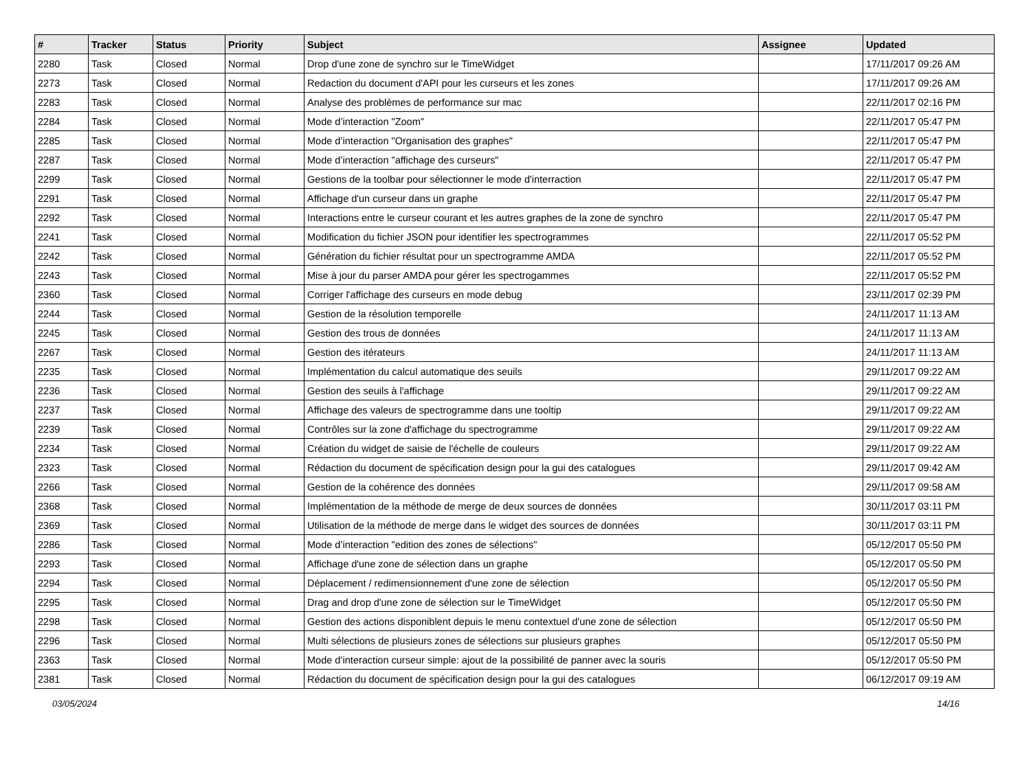| # | Tracker | Status | Priority | Subject | Assignee | Updated |
| --- | --- | --- | --- | --- | --- | --- |
| 2280 | Task | Closed | Normal | Drop d'une zone de synchro sur le TimeWidget | | 17/11/2017 09:26 AM |
| 2273 | Task | Closed | Normal | Redaction du document d'API pour les curseurs et les zones | | 17/11/2017 09:26 AM |
| 2283 | Task | Closed | Normal | Analyse des problèmes de performance sur mac | | 22/11/2017 02:16 PM |
| 2284 | Task | Closed | Normal | Mode d’interaction "Zoom" | | 22/11/2017 05:47 PM |
| 2285 | Task | Closed | Normal | Mode d’interaction "Organisation des graphes" | | 22/11/2017 05:47 PM |
| 2287 | Task | Closed | Normal | Mode d’interaction "affichage des curseurs" | | 22/11/2017 05:47 PM |
| 2299 | Task | Closed | Normal | Gestions de la toolbar pour sélectionner le mode d'interraction | | 22/11/2017 05:47 PM |
| 2291 | Task | Closed | Normal | Affichage d'un curseur dans un graphe | | 22/11/2017 05:47 PM |
| 2292 | Task | Closed | Normal | Interactions entre le curseur courant et les autres graphes de la zone de synchro | | 22/11/2017 05:47 PM |
| 2241 | Task | Closed | Normal | Modification du fichier JSON pour identifier les spectrogrammes | | 22/11/2017 05:52 PM |
| 2242 | Task | Closed | Normal | Génération du fichier résultat pour un spectrogramme AMDA | | 22/11/2017 05:52 PM |
| 2243 | Task | Closed | Normal | Mise à jour du parser AMDA pour gérer les spectrogammes | | 22/11/2017 05:52 PM |
| 2360 | Task | Closed | Normal | Corriger l'affichage des curseurs en mode debug | | 23/11/2017 02:39 PM |
| 2244 | Task | Closed | Normal | Gestion de la résolution temporelle | | 24/11/2017 11:13 AM |
| 2245 | Task | Closed | Normal | Gestion des trous de données | | 24/11/2017 11:13 AM |
| 2267 | Task | Closed | Normal | Gestion des itérateurs | | 24/11/2017 11:13 AM |
| 2235 | Task | Closed | Normal | Implémentation du calcul automatique des seuils | | 29/11/2017 09:22 AM |
| 2236 | Task | Closed | Normal | Gestion des seuils à l'affichage | | 29/11/2017 09:22 AM |
| 2237 | Task | Closed | Normal | Affichage des valeurs de spectrogramme dans une tooltip | | 29/11/2017 09:22 AM |
| 2239 | Task | Closed | Normal | Contrôles sur la zone d'affichage du spectrogramme | | 29/11/2017 09:22 AM |
| 2234 | Task | Closed | Normal | Création du widget de saisie de l'échelle de couleurs | | 29/11/2017 09:22 AM |
| 2323 | Task | Closed | Normal | Rédaction du document de spécification design pour la gui des catalogues | | 29/11/2017 09:42 AM |
| 2266 | Task | Closed | Normal | Gestion de la cohérence des données | | 29/11/2017 09:58 AM |
| 2368 | Task | Closed | Normal | Implémentation de la méthode de merge de deux sources de données | | 30/11/2017 03:11 PM |
| 2369 | Task | Closed | Normal | Utilisation de la méthode de merge dans le widget des sources de données | | 30/11/2017 03:11 PM |
| 2286 | Task | Closed | Normal | Mode d’interaction "edition des zones de sélections" | | 05/12/2017 05:50 PM |
| 2293 | Task | Closed | Normal | Affichage d'une zone de sélection dans un graphe | | 05/12/2017 05:50 PM |
| 2294 | Task | Closed | Normal | Déplacement / redimensionnement d'une zone de sélection | | 05/12/2017 05:50 PM |
| 2295 | Task | Closed | Normal | Drag and drop d'une zone de sélection sur le TimeWidget | | 05/12/2017 05:50 PM |
| 2298 | Task | Closed | Normal | Gestion des actions disponiblent depuis le menu contextuel d'une zone de sélection | | 05/12/2017 05:50 PM |
| 2296 | Task | Closed | Normal | Multi sélections de plusieurs zones de sélections sur plusieurs graphes | | 05/12/2017 05:50 PM |
| 2363 | Task | Closed | Normal | Mode d’interaction curseur simple: ajout de la possibilité de panner avec la souris | | 05/12/2017 05:50 PM |
| 2381 | Task | Closed | Normal | Rédaction du document de spécification design pour la gui des catalogues | | 06/12/2017 09:19 AM |
03/05/2024 14/16